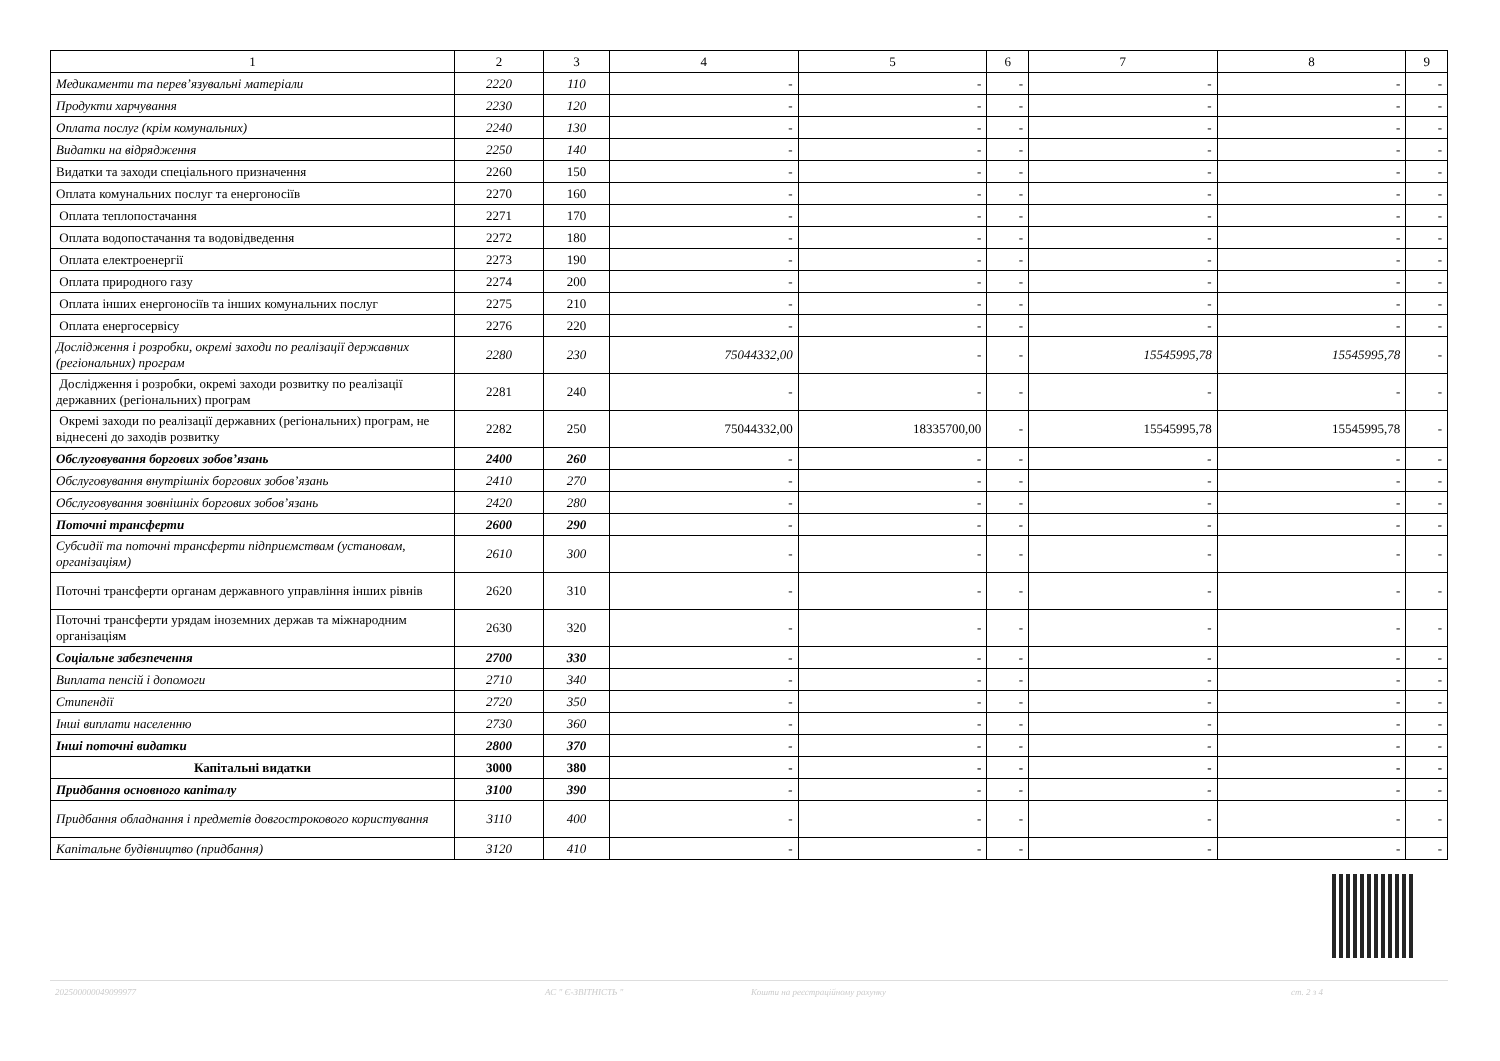| 1 | 2 | 3 | 4 | 5 | 6 | 7 | 8 | 9 |
| --- | --- | --- | --- | --- | --- | --- | --- | --- |
| Медикаменти та перев’язувальні матеріали | 2220 | 110 | - | - | - | - | - | - |
| Продукти харчування | 2230 | 120 | - | - | - | - | - | - |
| Оплата послуг (крім комунальних) | 2240 | 130 | - | - | - | - | - | - |
| Видатки на відрядження | 2250 | 140 | - | - | - | - | - | - |
| Видатки та заходи спеціального призначення | 2260 | 150 | - | - | - | - | - | - |
| Оплата комунальних послуг та енергоносіїв | 2270 | 160 | - | - | - | - | - | - |
| Оплата теплопостачання | 2271 | 170 | - | - | - | - | - | - |
| Оплата водопостачання та водовідведення | 2272 | 180 | - | - | - | - | - | - |
| Оплата електроенергії | 2273 | 190 | - | - | - | - | - | - |
| Оплата природного газу | 2274 | 200 | - | - | - | - | - | - |
| Оплата інших енергоносіїв та інших комунальних послуг | 2275 | 210 | - | - | - | - | - | - |
| Оплата енергосервісу | 2276 | 220 | - | - | - | - | - | - |
| Дослідження і розробки, окремі заходи по реалізації державних (регіональних) програм | 2280 | 230 | 75044332,00 | - | - | 15545995,78 | 15545995,78 | - |
| Дослідження і розробки, окремі заходи розвитку по реалізації державних (регіональних) програм | 2281 | 240 | - | - | - | - | - | - |
| Окремі заходи по реалізації державних (регіональних) програм, не віднесені до заходів розвитку | 2282 | 250 | 75044332,00 | 18335700,00 | - | 15545995,78 | 15545995,78 | - |
| Обслуговування боргових зобов’язань | 2400 | 260 | - | - | - | - | - | - |
| Обслуговування внутрішніх боргових зобов’язань | 2410 | 270 | - | - | - | - | - | - |
| Обслуговування зовнішніх боргових зобов’язань | 2420 | 280 | - | - | - | - | - | - |
| Поточні трансферти | 2600 | 290 | - | - | - | - | - | - |
| Субсидії та поточні трансферти підприємствам (установам, організаціям) | 2610 | 300 | - | - | - | - | - | - |
| Поточні трансферти органам державного управління інших рівнів | 2620 | 310 | - | - | - | - | - | - |
| Поточні трансферти урядам іноземних держав та міжнародним організаціям | 2630 | 320 | - | - | - | - | - | - |
| Соціальне забезпечення | 2700 | 330 | - | - | - | - | - | - |
| Виплата пенсій і допомоги | 2710 | 340 | - | - | - | - | - | - |
| Стипендії | 2720 | 350 | - | - | - | - | - | - |
| Інші виплати населенню | 2730 | 360 | - | - | - | - | - | - |
| Інші поточні видатки | 2800 | 370 | - | - | - | - | - | - |
| Капітальні видатки | 3000 | 380 | - | - | - | - | - | - |
| Придбання основного капіталу | 3100 | 390 | - | - | - | - | - | - |
| Придбання обладнання і предметів довгострокового користування | 3110 | 400 | - | - | - | - | - | - |
| Капітальне будівництво (придбання) | 3120 | 410 | - | - | - | - | - | - |
20250000004909997​7 АС " Є-ЗВІТНІСТЬ " Кошти на реєстраційному рахунку ст. 2 з 4